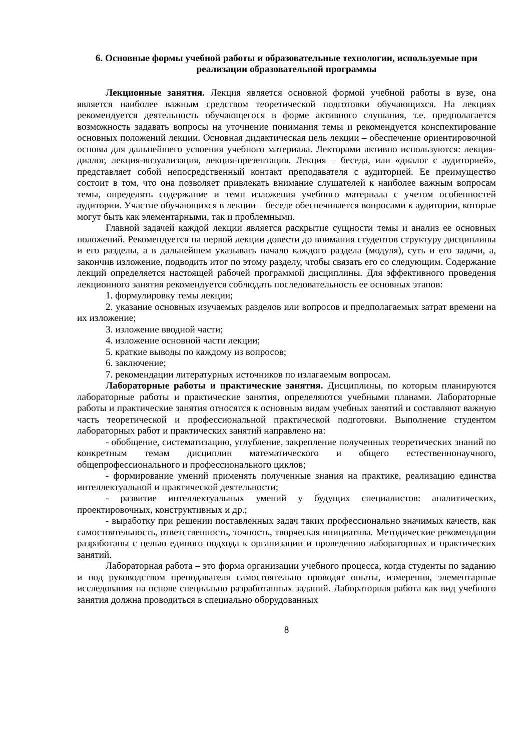6. Основные формы учебной работы и образовательные технологии, используемые при реализации образовательной программы
Лекционные занятия. Лекция является основной формой учебной работы в вузе, она является наиболее важным средством теоретической подготовки обучающихся. На лекциях рекомендуется деятельность обучающегося в форме активного слушания, т.е. предполагается возможность задавать вопросы на уточнение понимания темы и рекомендуется конспектирование основных положений лекции. Основная дидактическая цель лекции – обеспечение ориентировочной основы для дальнейшего усвоения учебного материала. Лекторами активно используются: лекция-диалог, лекция-визуализация, лекция-презентация. Лекция – беседа, или «диалог с аудиторией», представляет собой непосредственный контакт преподавателя с аудиторией. Ее преимущество состоит в том, что она позволяет привлекать внимание слушателей к наиболее важным вопросам темы, определять содержание и темп изложения учебного материала с учетом особенностей аудитории. Участие обучающихся в лекции – беседе обеспечивается вопросами к аудитории, которые могут быть как элементарными, так и проблемными.
Главной задачей каждой лекции является раскрытие сущности темы и анализ ее основных положений. Рекомендуется на первой лекции довести до внимания студентов структуру дисциплины и его разделы, а в дальнейшем указывать начало каждого раздела (модуля), суть и его задачи, а, закончив изложение, подводить итог по этому разделу, чтобы связать его со следующим. Содержание лекций определяется настоящей рабочей программой дисциплины. Для эффективного проведения лекционного занятия рекомендуется соблюдать последовательность ее основных этапов:
1. формулировку темы лекции;
2. указание основных изучаемых разделов или вопросов и предполагаемых затрат времени на их изложение;
3. изложение вводной части;
4. изложение основной части лекции;
5. краткие выводы по каждому из вопросов;
6. заключение;
7. рекомендации литературных источников по излагаемым вопросам.
Лабораторные работы и практические занятия. Дисциплины, по которым планируются лабораторные работы и практические занятия, определяются учебными планами. Лабораторные работы и практические занятия относятся к основным видам учебных занятий и составляют важную часть теоретической и профессиональной практической подготовки. Выполнение студентом лабораторных работ и практических занятий направлено на:
- обобщение, систематизацию, углубление, закрепление полученных теоретических знаний по конкретным темам дисциплин математического и общего естественнонаучного, общепрофессионального и профессионального циклов;
- формирование умений применять полученные знания на практике, реализацию единства интеллектуальной и практической деятельности;
- развитие интеллектуальных умений у будущих специалистов: аналитических, проектировочных, конструктивных и др.;
- выработку при решении поставленных задач таких профессионально значимых качеств, как самостоятельность, ответственность, точность, творческая инициатива. Методические рекомендации разработаны с целью единого подхода к организации и проведению лабораторных и практических занятий.
Лабораторная работа – это форма организации учебного процесса, когда студенты по заданию и под руководством преподавателя самостоятельно проводят опыты, измерения, элементарные исследования на основе специально разработанных заданий. Лабораторная работа как вид учебного занятия должна проводиться в специально оборудованных
8